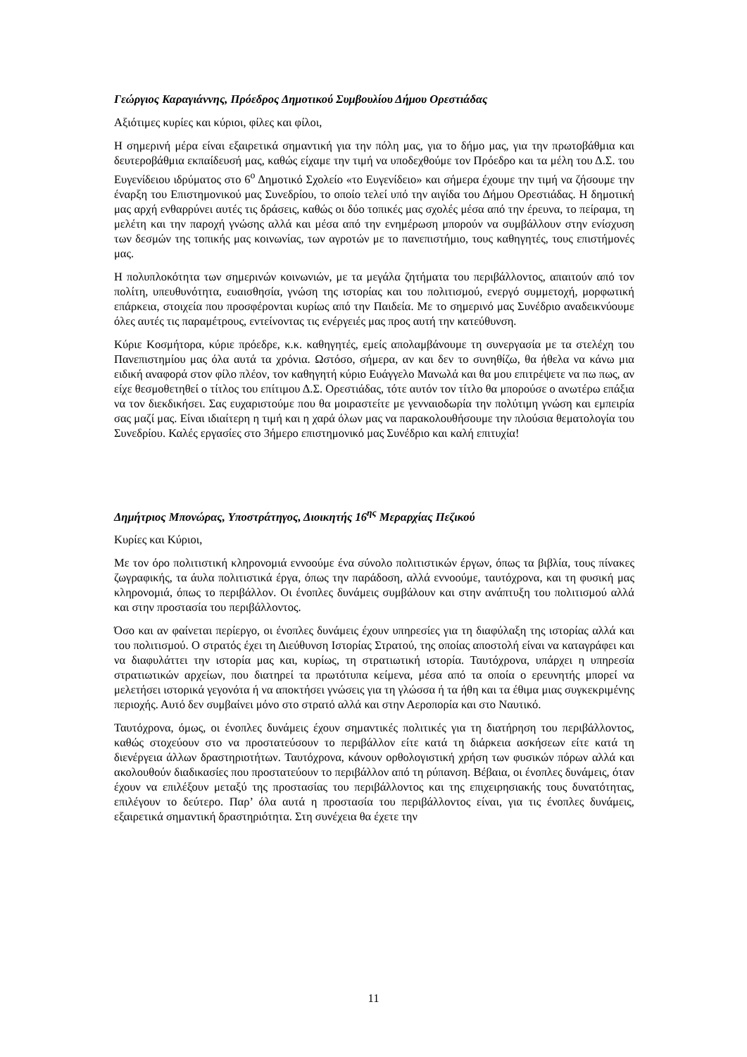Γεώργιος Καραγιάννης, Πρόεδρος Δημοτικού Συμβουλίου Δήμου Ορεστιάδας
Αξιότιμες κυρίες και κύριοι, φίλες και φίλοι,
Η σημερινή μέρα είναι εξαιρετικά σημαντική για την πόλη μας, για το δήμο μας, για την πρωτοβάθμια και δευτεροβάθμια εκπαίδευσή μας, καθώς είχαμε την τιμή να υποδεχθούμε τον Πρόεδρο και τα μέλη του Δ.Σ. του Ευγενίδειου ιδρύματος στο 6<sup>ο</sup> Δημοτικό Σχολείο «το Ευγενίδειο» και σήμερα έχουμε την τιμή να ζήσουμε την έναρξη του Επιστημονικού μας Συνεδρίου, το οποίο τελεί υπό την αιγίδα του Δήμου Ορεστιάδας. Η δημοτική μας αρχή ενθαρρύνει αυτές τις δράσεις, καθώς οι δύο τοπικές μας σχολές μέσα από την έρευνα, το πείραμα, τη μελέτη και την παροχή γνώσης αλλά και μέσα από την ενημέρωση μπορούν να συμβάλλουν στην ενίσχυση των δεσμών της τοπικής μας κοινωνίας, των αγροτών με το πανεπιστήμιο, τους καθηγητές, τους επιστήμονές μας.
Η πολυπλοκότητα των σημερινών κοινωνιών, με τα μεγάλα ζητήματα του περιβάλλοντος, απαιτούν από τον πολίτη, υπευθυνότητα, ευαισθησία, γνώση της ιστορίας και του πολιτισμού, ενεργό συμμετοχή, μορφωτική επάρκεια, στοιχεία που προσφέρονται κυρίως από την Παιδεία. Με το σημερινό μας Συνέδριο αναδεικνύουμε όλες αυτές τις παραμέτρους, εντείνοντας τις ενέργειές μας προς αυτή την κατεύθυνση.
Κύριε Κοσμήτορα, κύριε πρόεδρε, κ.κ. καθηγητές, εμείς απολαμβάνουμε τη συνεργασία με τα στελέχη του Πανεπιστημίου μας όλα αυτά τα χρόνια. Ωστόσο, σήμερα, αν και δεν το συνηθίζω, θα ήθελα να κάνω μια ειδική αναφορά στον φίλο πλέον, τον καθηγητή κύριο Ευάγγελο Μανωλά και θα μου επιτρέψετε να πω πως, αν είχε θεσμοθετηθεί ο τίτλος του επίτιμου Δ.Σ. Ορεστιάδας, τότε αυτόν τον τίτλο θα μπορούσε ο ανωτέρω επάξια να τον διεκδικήσει. Σας ευχαριστούμε που θα μοιραστείτε με γενναιοδωρία την πολύτιμη γνώση και εμπειρία σας μαζί μας. Είναι ιδιαίτερη η τιμή και η χαρά όλων μας να παρακολουθήσουμε την πλούσια θεματολογία του Συνεδρίου. Καλές εργασίες στο 3ήμερο επιστημονικό μας Συνέδριο και καλή επιτυχία!
Δημήτριος Μπονώρας, Υποστράτηγος, Διοικητής 16<sup>ης</sup> Μεραρχίας Πεζικού
Κυρίες και Κύριοι,
Με τον όρο πολιτιστική κληρονομιά εννοούμε ένα σύνολο πολιτιστικών έργων, όπως τα βιβλία, τους πίνακες ζωγραφικής, τα άυλα πολιτιστικά έργα, όπως την παράδοση, αλλά εννοούμε, ταυτόχρονα, και τη φυσική μας κληρονομιά, όπως το περιβάλλον. Οι ένοπλες δυνάμεις συμβάλουν και στην ανάπτυξη του πολιτισμού αλλά και στην προστασία του περιβάλλοντος.
Όσο και αν φαίνεται περίεργο, οι ένοπλες δυνάμεις έχουν υπηρεσίες για τη διαφύλαξη της ιστορίας αλλά και του πολιτισμού. Ο στρατός έχει τη Διεύθυνση Ιστορίας Στρατού, της οποίας αποστολή είναι να καταγράφει και να διαφυλάττει την ιστορία μας και, κυρίως, τη στρατιωτική ιστορία. Ταυτόχρονα, υπάρχει η υπηρεσία στρατιωτικών αρχείων, που διατηρεί τα πρωτότυπα κείμενα, μέσα από τα οποία ο ερευνητής μπορεί να μελετήσει ιστορικά γεγονότα ή να αποκτήσει γνώσεις για τη γλώσσα ή τα ήθη και τα έθιμα μιας συγκεκριμένης περιοχής. Αυτό δεν συμβαίνει μόνο στο στρατό αλλά και στην Αεροπορία και στο Ναυτικό.
Ταυτόχρονα, όμως, οι ένοπλες δυνάμεις έχουν σημαντικές πολιτικές για τη διατήρηση του περιβάλλοντος, καθώς στοχεύουν στο να προστατεύσουν το περιβάλλον είτε κατά τη διάρκεια ασκήσεων είτε κατά τη διενέργεια άλλων δραστηριοτήτων. Ταυτόχρονα, κάνουν ορθολογιστική χρήση των φυσικών πόρων αλλά και ακολουθούν διαδικασίες που προστατεύουν το περιβάλλον από τη ρύπανση. Βέβαια, οι ένοπλες δυνάμεις, όταν έχουν να επιλέξουν μεταξύ της προστασίας του περιβάλλοντος και της επιχειρησιακής τους δυνατότητας, επιλέγουν το δεύτερο. Παρ’ όλα αυτά η προστασία του περιβάλλοντος είναι, για τις ένοπλες δυνάμεις, εξαιρετικά σημαντική δραστηριότητα. Στη συνέχεια θα έχετε την
11